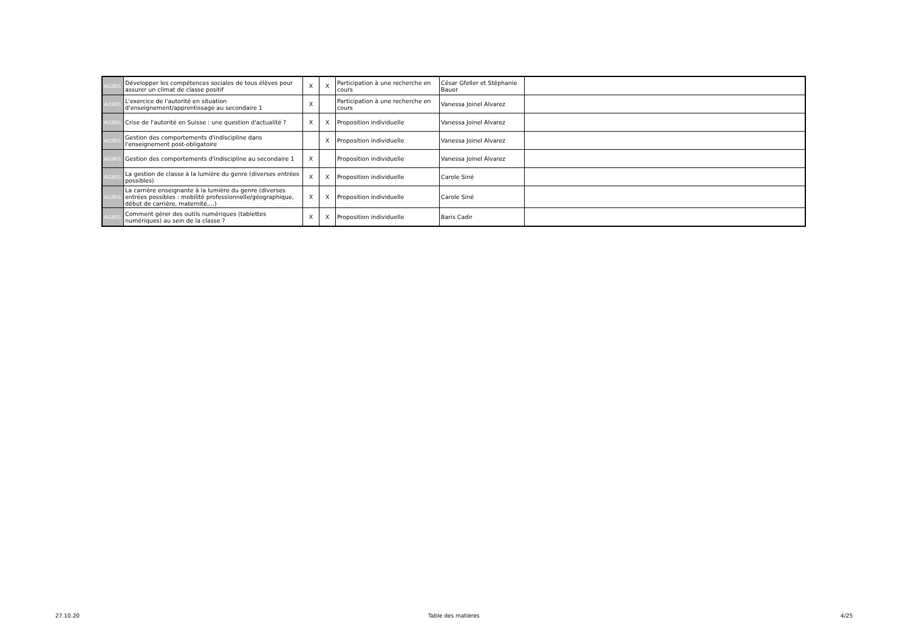| AGIRS | Développer les compétences sociales de tous élèves pour assurer un climat de classe positif | X | X | Participation à une recherche en cours | César Gfeller et Stéphanie Bauer | |
| AGIRS | L'exercice de l'autorité en situation d'enseignement/apprentissage au secondaire 1 | X | | Participation à une recherche en cours | Vanessa Joinel Alvarez | |
| AGIRS | Crise de l'autorité en Suisse : une question d'actualité ? | X | X | Proposition individuelle | Vanessa Joinel Alvarez | |
| AGIRS | Gestion des comportements d'indiscipline dans l'enseignement post-obligatoire | | X | Proposition individuelle | Vanessa Joinel Alvarez | |
| AGIRS | Gestion des comportements d'indiscipline au secondaire 1 | X | | Proposition individuelle | Vanessa Joinel Alvarez | |
| AGIRS | La gestion de classe à la lumière du genre (diverses entrées possibles) | X | X | Proposition individuelle | Carole Siné | |
| AGIRS | La carrière enseignante à la lumière du genre (diverses entrées possibles : mobilité professionnelle/géographique, début de carrière, maternité,...) | X | X | Proposition individuelle | Carole Siné | |
| AGIRS | Comment gérer des outils numériques (tablettes numériques) au sein de la classe ? | X | X | Proposition individuelle | Baris Cadir | |
27.10.20 Table des matières 4/25